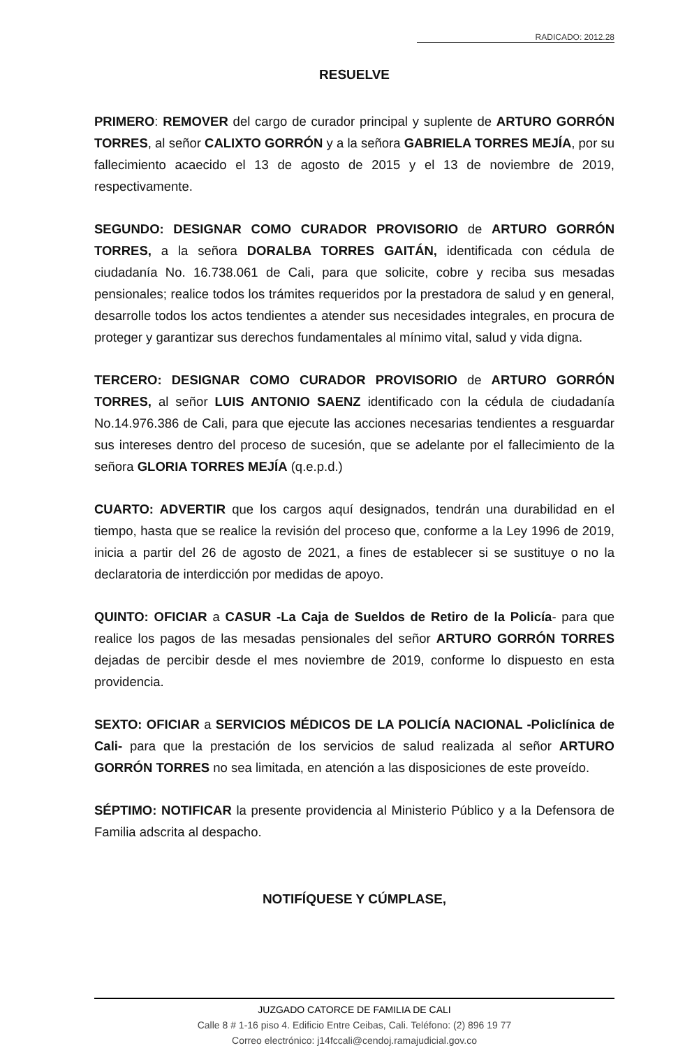RADICADO: 2012.28
RESUELVE
PRIMERO: REMOVER del cargo de curador principal y suplente de ARTURO GORRÓN TORRES, al señor CALIXTO GORRÓN y a la señora GABRIELA TORRES MEJÍA, por su fallecimiento acaecido el 13 de agosto de 2015 y el 13 de noviembre de 2019, respectivamente.
SEGUNDO: DESIGNAR COMO CURADOR PROVISORIO de ARTURO GORRÓN TORRES, a la señora DORALBA TORRES GAITÁN, identificada con cédula de ciudadanía No. 16.738.061 de Cali, para que solicite, cobre y reciba sus mesadas pensionales; realice todos los trámites requeridos por la prestadora de salud y en general, desarrolle todos los actos tendientes a atender sus necesidades integrales, en procura de proteger y garantizar sus derechos fundamentales al mínimo vital, salud y vida digna.
TERCERO: DESIGNAR COMO CURADOR PROVISORIO de ARTURO GORRÓN TORRES, al señor LUIS ANTONIO SAENZ identificado con la cédula de ciudadanía No.14.976.386 de Cali, para que ejecute las acciones necesarias tendientes a resguardar sus intereses dentro del proceso de sucesión, que se adelante por el fallecimiento de la señora GLORIA TORRES MEJÍA (q.e.p.d.)
CUARTO: ADVERTIR que los cargos aquí designados, tendrán una durabilidad en el tiempo, hasta que se realice la revisión del proceso que, conforme a la Ley 1996 de 2019, inicia a partir del 26 de agosto de 2021, a fines de establecer si se sustituye o no la declaratoria de interdicción por medidas de apoyo.
QUINTO: OFICIAR a CASUR -La Caja de Sueldos de Retiro de la Policía- para que realice los pagos de las mesadas pensionales del señor ARTURO GORRÓN TORRES dejadas de percibir desde el mes noviembre de 2019, conforme lo dispuesto en esta providencia.
SEXTO: OFICIAR a SERVICIOS MÉDICOS DE LA POLICÍA NACIONAL -Policlínica de Cali- para que la prestación de los servicios de salud realizada al señor ARTURO GORRÓN TORRES no sea limitada, en atención a las disposiciones de este proveído.
SÉPTIMO: NOTIFICAR la presente providencia al Ministerio Público y a la Defensora de Familia adscrita al despacho.
NOTIFÍQUESE Y CÚMPLASE,
JUZGADO CATORCE DE FAMILIA DE CALI
Calle 8 # 1-16 piso 4. Edificio Entre Ceibas, Cali. Teléfono: (2) 896 19 77
Correo electrónico: j14fccali@cendoj.ramajudicial.gov.co